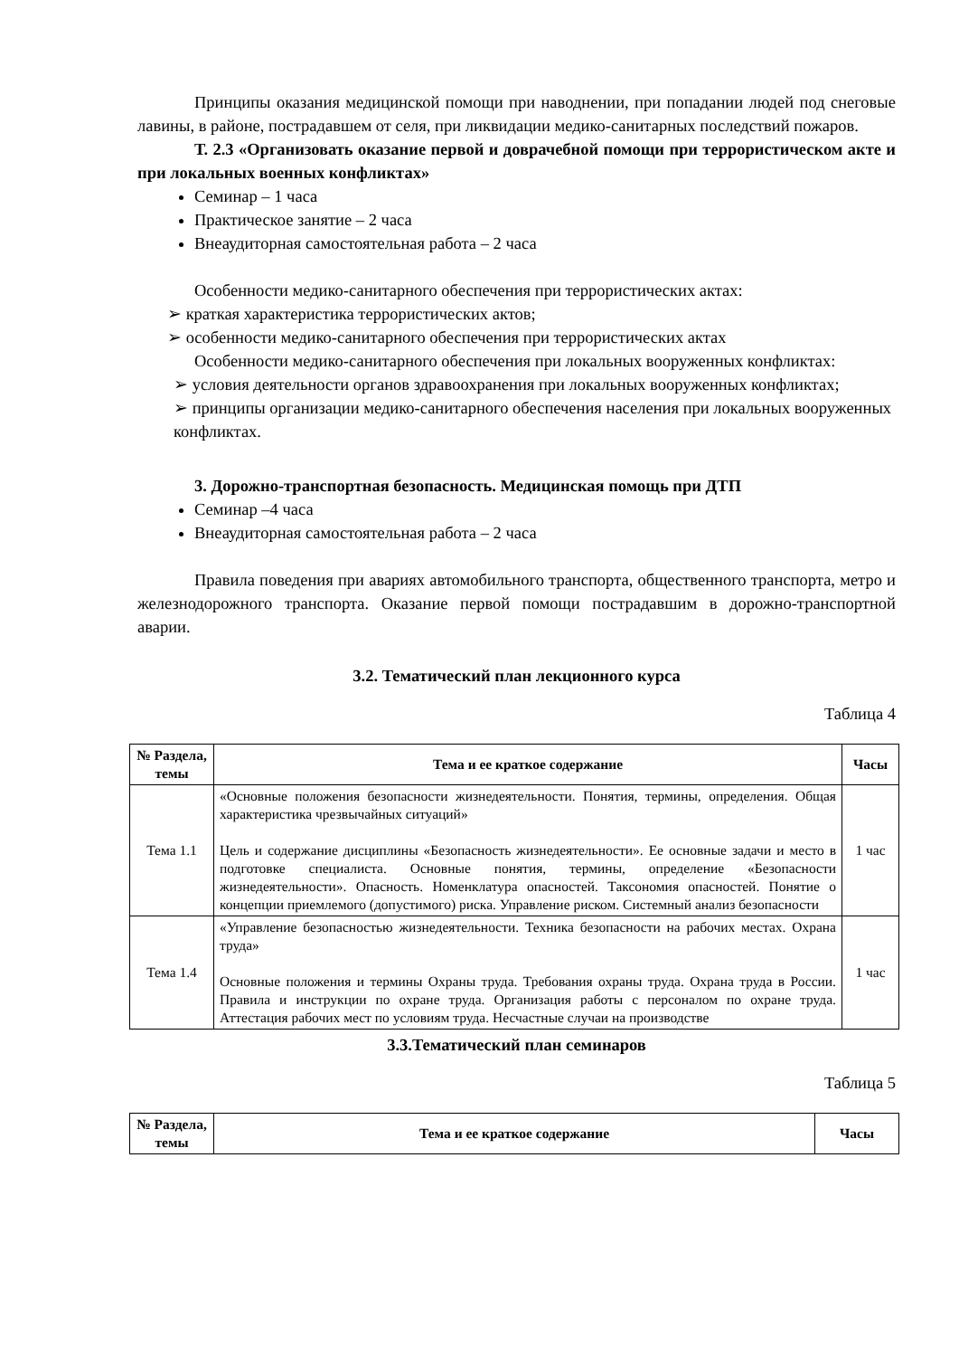Принципы оказания медицинской помощи при наводнении, при попадании людей под снеговые лавины, в районе, пострадавшем от селя, при ликвидации медико-санитарных последствий пожаров.
Т. 2.3 «Организовать оказание первой и доврачебной помощи при террористическом акте и при локальных военных конфликтах»
Семинар – 1 часа
Практическое занятие – 2 часа
Внеаудиторная самостоятельная работа – 2 часа
Особенности медико-санитарного обеспечения при террористических актах:
➢ краткая характеристика террористических актов;
➢ особенности медико-санитарного обеспечения при террористических актах
Особенности медико-санитарного обеспечения при локальных вооруженных конфликтах:
➢ условия деятельности органов здравоохранения при локальных вооруженных конфликтах;
➢ принципы организации медико-санитарного обеспечения населения при локальных вооруженных конфликтах.
3. Дорожно-транспортная безопасность. Медицинская помощь при ДТП
Семинар –4 часа
Внеаудиторная самостоятельная работа – 2 часа
Правила поведения при авариях автомобильного транспорта, общественного транспорта, метро и железнодорожного транспорта. Оказание первой помощи пострадавшим в дорожно-транспортной аварии.
3.2. Тематический план лекционного курса
Таблица 4
| № Раздела, темы | Тема и ее краткое содержание | Часы |
| --- | --- | --- |
| Тема 1.1 | «Основные положения безопасности жизнедеятельности. Понятия, термины, определения. Общая характеристика чрезвычайных ситуаций» Цель и содержание дисциплины «Безопасность жизнедеятельности». Ее основные задачи и место в подготовке специалиста. Основные понятия, термины, определение «Безопасности жизнедеятельности». Опасность. Номенклатура опасностей. Таксономия опасностей. Понятие о концепции приемлемого (допустимого) риска. Управление риском. Системный анализ безопасности | 1 час |
| Тема 1.4 | «Управление безопасностью жизнедеятельности. Техника безопасности на рабочих местах. Охрана труда» Основные положения и термины Охраны труда. Требования охраны труда. Охрана труда в России. Правила и инструкции по охране труда. Организация работы с персоналом по охране труда. Аттестация рабочих мест по условиям труда. Несчастные случаи на производстве | 1 час |
3.3.Тематический план семинаров
Таблица 5
| № Раздела, темы | Тема и ее краткое содержание | Часы |
| --- | --- | --- |